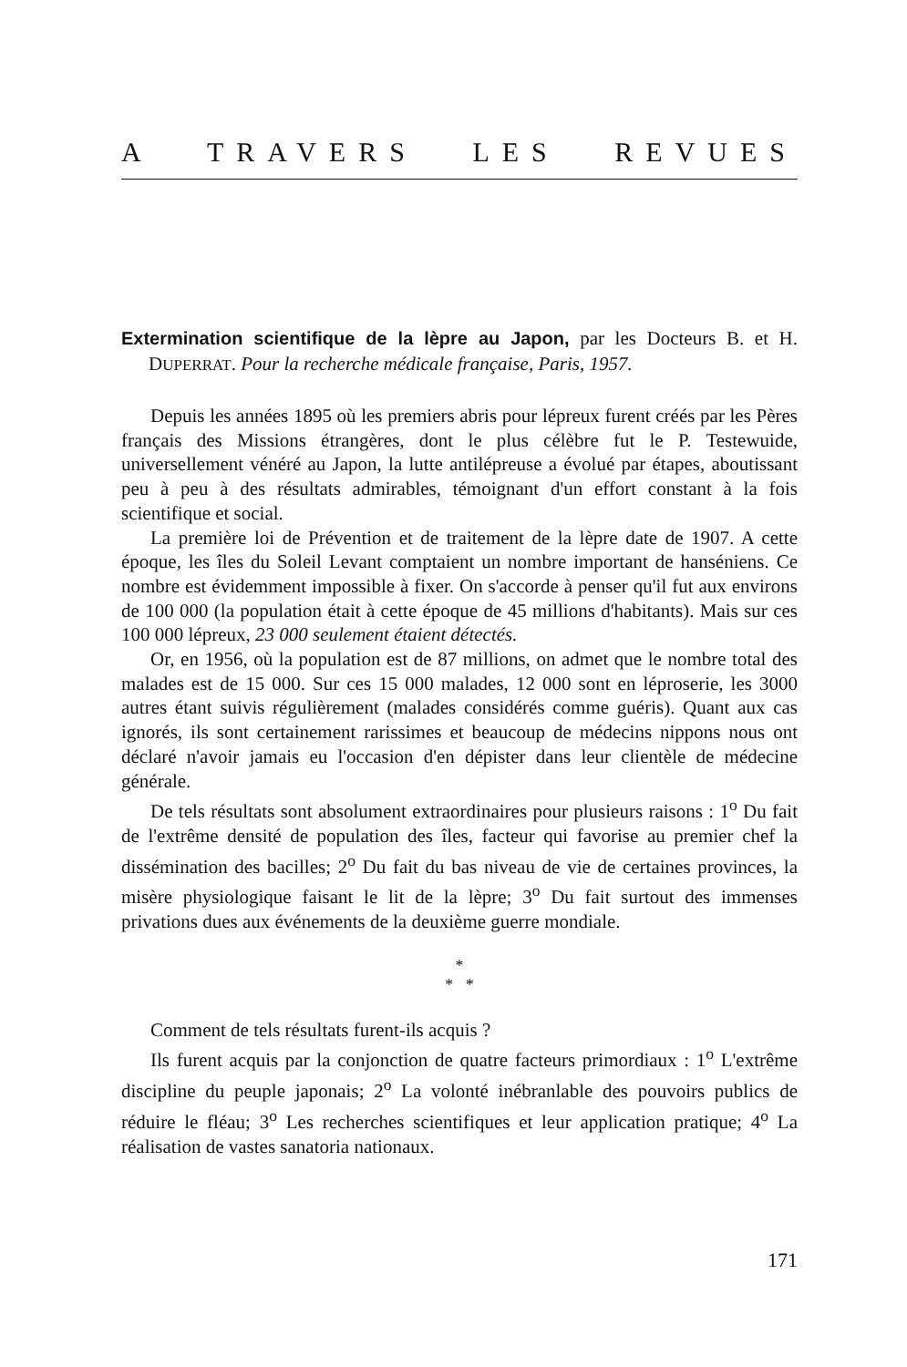A TRAVERS LES REVUES
Extermination scientifique de la lèpre au Japon, par les Docteurs B. et H. DUPERRAT. Pour la recherche médicale française, Paris, 1957.
Depuis les années 1895 où les premiers abris pour lépreux furent créés par les Pères français des Missions étrangères, dont le plus célèbre fut le P. Testewuide, universellement vénéré au Japon, la lutte antilépreuse a évolué par étapes, aboutissant peu à peu à des résultats admirables, témoignant d'un effort constant à la fois scientifique et social.
La première loi de Prévention et de traitement de la lèpre date de 1907. A cette époque, les îles du Soleil Levant comptaient un nombre important de hanséniens. Ce nombre est évidemment impossible à fixer. On s'accorde à penser qu'il fut aux environs de 100 000 (la population était à cette époque de 45 millions d'habitants). Mais sur ces 100 000 lépreux, 23 000 seulement étaient détectés.
Or, en 1956, où la population est de 87 millions, on admet que le nombre total des malades est de 15 000. Sur ces 15 000 malades, 12 000 sont en léproserie, les 3000 autres étant suivis régulièrement (malades considérés comme guéris). Quant aux cas ignorés, ils sont certainement rarissimes et beaucoup de médecins nippons nous ont déclaré n'avoir jamais eu l'occasion d'en dépister dans leur clientèle de médecine générale.
De tels résultats sont absolument extraordinaires pour plusieurs raisons : 1<sup>o</sup> Du fait de l'extrême densité de population des îles, facteur qui favorise au premier chef la dissémination des bacilles; 2<sup>o</sup> Du fait du bas niveau de vie de certaines provinces, la misère physiologique faisant le lit de la lèpre; 3<sup>o</sup> Du fait surtout des immenses privations dues aux événements de la deuxième guerre mondiale.
*
* *
Comment de tels résultats furent-ils acquis ?
Ils furent acquis par la conjonction de quatre facteurs primordiaux : 1<sup>o</sup> L'extrême discipline du peuple japonais; 2<sup>o</sup> La volonté inébranlable des pouvoirs publics de réduire le fléau; 3<sup>o</sup> Les recherches scientifiques et leur application pratique; 4<sup>o</sup> La réalisation de vastes sanatoria nationaux.
171